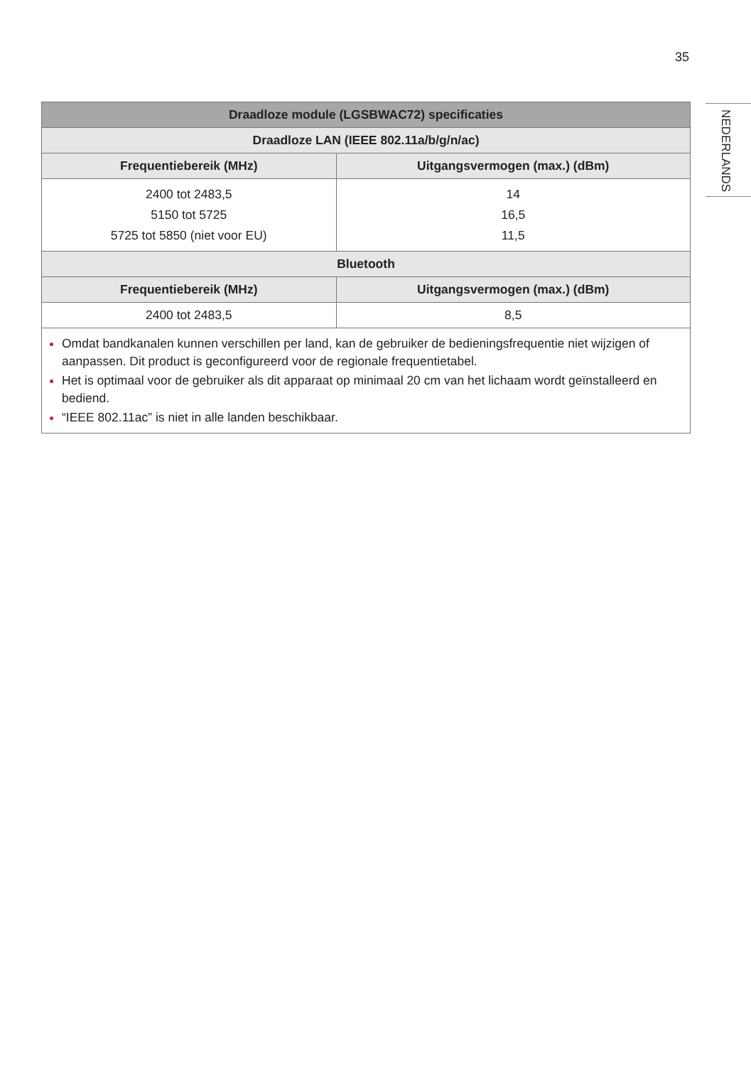35
NEDERLANDS
| Draadloze module (LGSBWAC72) specificaties | |
| --- | --- |
| Draadloze LAN (IEEE 802.11a/b/g/n/ac) | |
| Frequentiebereik (MHz) | Uitgangsvermogen (max.) (dBm) |
| 2400 tot 2483,5 5150 tot 5725 5725 tot 5850 (niet voor EU) | 14 16,5 11,5 |
| Bluetooth | |
| Frequentiebereik (MHz) | Uitgangsvermogen (max.) (dBm) |
| 2400 tot 2483,5 | 8,5 |
| Omdat bandkanalen kunnen verschillen per land, kan de gebruiker de bedieningsfrequentie niet wijzigen of aanpassen. Dit product is geconfigureerd voor de regionale frequentietabel. Het is optimaal voor de gebruiker als dit apparaat op minimaal 20 cm van het lichaam wordt geïnstalleerd en bediend. “IEEE 802.11ac” is niet in alle landen beschikbaar. | |